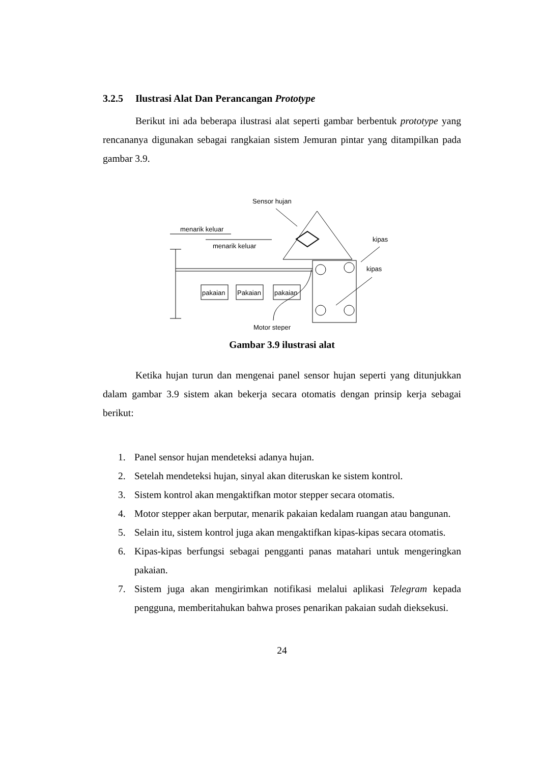3.2.5 Ilustrasi Alat Dan Perancangan Prototype
Berikut ini ada beberapa ilustrasi alat seperti gambar berbentuk prototype yang rencananya digunakan sebagai rangkaian sistem Jemuran pintar yang ditampilkan pada gambar 3.9.
Sensor hujan
menarik keluar
menarik keluar
pakaian
Pakaian
pakaian
kipas
kipas
Motor steper
Gambar 3.9 ilustrasi alat
Ketika hujan turun dan mengenai panel sensor hujan seperti yang ditunjukkan dalam gambar 3.9 sistem akan bekerja secara otomatis dengan prinsip kerja sebagai berikut:
1. Panel sensor hujan mendeteksi adanya hujan.
2. Setelah mendeteksi hujan, sinyal akan diteruskan ke sistem kontrol.
3. Sistem kontrol akan mengaktifkan motor stepper secara otomatis.
4. Motor stepper akan berputar, menarik pakaian kedalam ruangan atau bangunan.
5. Selain itu, sistem kontrol juga akan mengaktifkan kipas-kipas secara otomatis.
6. Kipas-kipas berfungsi sebagai pengganti panas matahari untuk mengeringkan pakaian.
7. Sistem juga akan mengirimkan notifikasi melalui aplikasi Telegram kepada pengguna, memberitahukan bahwa proses penarikan pakaian sudah dieksekusi.
24